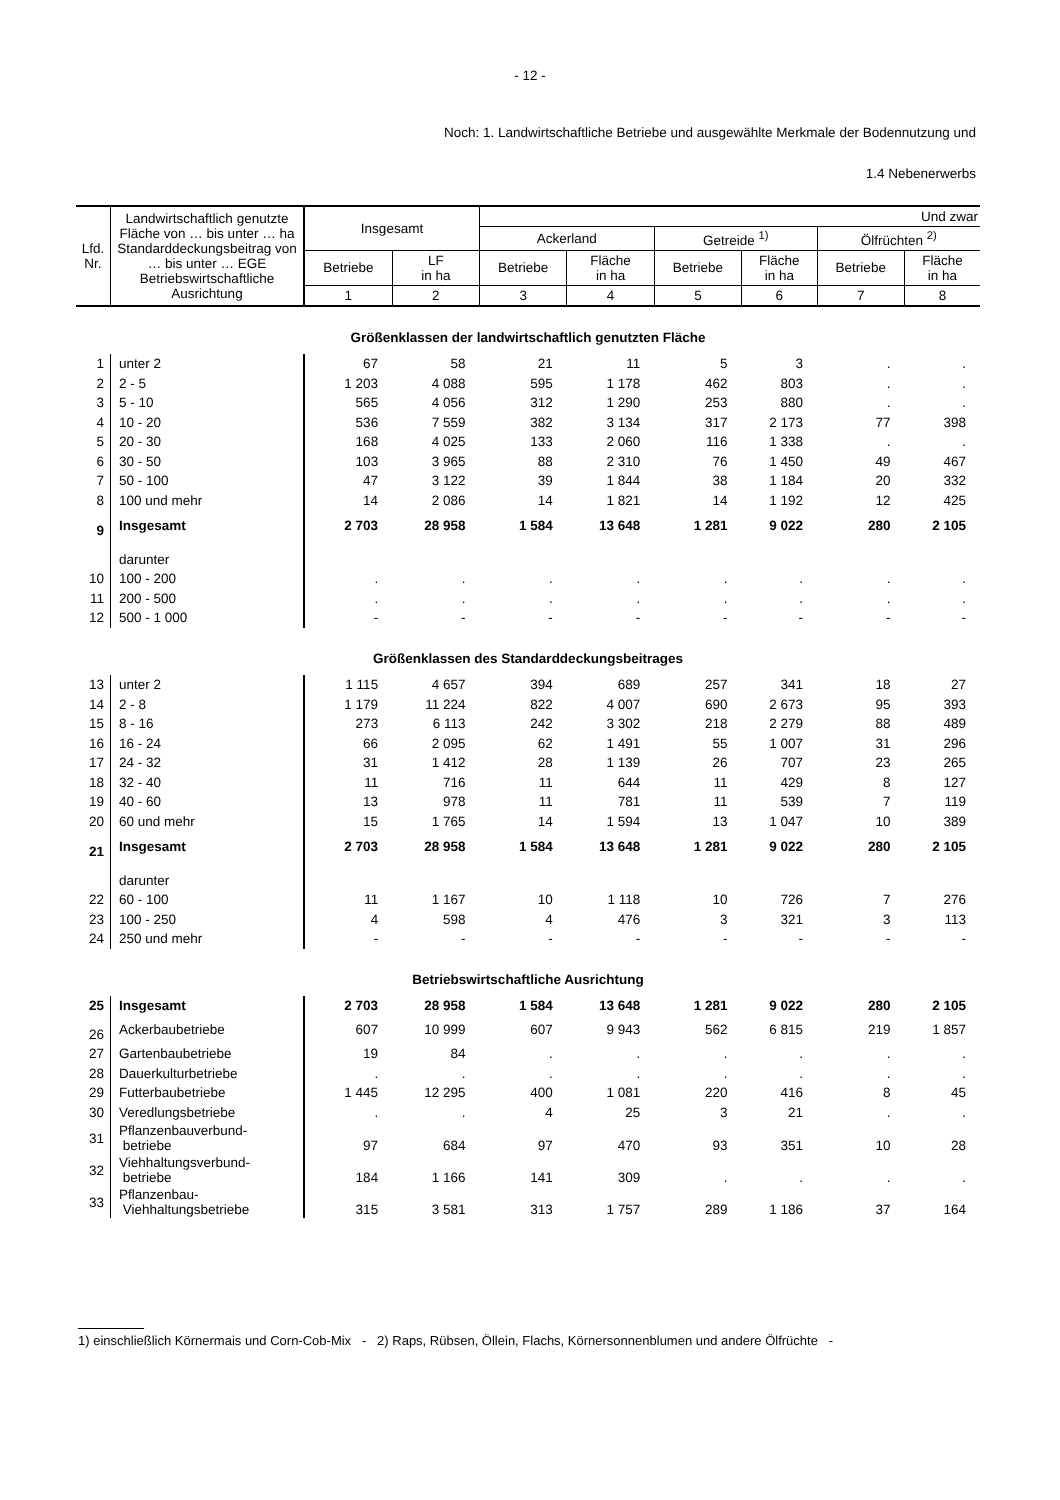- 12 -
Noch: 1. Landwirtschaftliche Betriebe und ausgewählte Merkmale der Bodennutzung und
1.4 Nebenerwerbs
| Lfd. Nr. | Landwirtschaftlich genutzte Fläche von … bis unter … ha Standarddeckungsbeitrag von … bis unter … EGE Betriebswirtschaftliche Ausrichtung | Insgesamt | | Und zwar | | | | | |
| --- | --- | --- | --- | --- | --- | --- | --- | --- | --- |
| | | | | Ackerland | | Getreide <sup>1)</sup> | | Ölfrüchten <sup>2)</sup> | |
| | | Betriebe | LF in ha | Betriebe | Fläche in ha | Betriebe | Fläche in ha | Betriebe | Fläche in ha |
| | | 1 | 2 | 3 | 4 | 5 | 6 | 7 | 8 |
| Größenklassen der landwirtschaftlich genutzten Fläche | | | | | | | | | |
| 1 | unter 2 | 67 | 58 | 21 | 11 | 5 | 3 | . | . |
| 2 | 2 - 5 | 1 203 | 4 088 | 595 | 1 178 | 462 | 803 | . | . |
| 3 | 5 - 10 | 565 | 4 056 | 312 | 1 290 | 253 | 880 | . | . |
| 4 | 10 - 20 | 536 | 7 559 | 382 | 3 134 | 317 | 2 173 | 77 | 398 |
| 5 | 20 - 30 | 168 | 4 025 | 133 | 2 060 | 116 | 1 338 | . | . |
| 6 | 30 - 50 | 103 | 3 965 | 88 | 2 310 | 76 | 1 450 | 49 | 467 |
| 7 | 50 - 100 | 47 | 3 122 | 39 | 1 844 | 38 | 1 184 | 20 | 332 |
| 8 | 100 und mehr | 14 | 2 086 | 14 | 1 821 | 14 | 1 192 | 12 | 425 |
| 9 | Insgesamt | 2 703 | 28 958 | 1 584 | 13 648 | 1 281 | 9 022 | 280 | 2 105 |
| | darunter | | | | | | | | |
| 10 | 100 - 200 | . | . | . | . | . | . | . | . |
| 11 | 200 - 500 | . | . | . | . | . | . | . | . |
| 12 | 500 - 1 000 | - | - | - | - | - | - | - | - |
| Größenklassen des Standarddeckungsbeitrages | | | | | | | | | |
| 13 | unter 2 | 1 115 | 4 657 | 394 | 689 | 257 | 341 | 18 | 27 |
| 14 | 2 - 8 | 1 179 | 11 224 | 822 | 4 007 | 690 | 2 673 | 95 | 393 |
| 15 | 8 - 16 | 273 | 6 113 | 242 | 3 302 | 218 | 2 279 | 88 | 489 |
| 16 | 16 - 24 | 66 | 2 095 | 62 | 1 491 | 55 | 1 007 | 31 | 296 |
| 17 | 24 - 32 | 31 | 1 412 | 28 | 1 139 | 26 | 707 | 23 | 265 |
| 18 | 32 - 40 | 11 | 716 | 11 | 644 | 11 | 429 | 8 | 127 |
| 19 | 40 - 60 | 13 | 978 | 11 | 781 | 11 | 539 | 7 | 119 |
| 20 | 60 und mehr | 15 | 1 765 | 14 | 1 594 | 13 | 1 047 | 10 | 389 |
| 21 | Insgesamt | 2 703 | 28 958 | 1 584 | 13 648 | 1 281 | 9 022 | 280 | 2 105 |
| | darunter | | | | | | | | |
| 22 | 60 - 100 | 11 | 1 167 | 10 | 1 118 | 10 | 726 | 7 | 276 |
| 23 | 100 - 250 | 4 | 598 | 4 | 476 | 3 | 321 | 3 | 113 |
| 24 | 250 und mehr | - | - | - | - | - | - | - | - |
| Betriebswirtschaftliche Ausrichtung | | | | | | | | | |
| 25 | Insgesamt | 2 703 | 28 958 | 1 584 | 13 648 | 1 281 | 9 022 | 280 | 2 105 |
| 26 | Ackerbaubetriebe | 607 | 10 999 | 607 | 9 943 | 562 | 6 815 | 219 | 1 857 |
| 27 | Gartenbaubetriebe | 19 | 84 | . | . | . | . | . | . |
| 28 | Dauerkulturbetriebe | . | . | . | . | . | . | . | . |
| 29 | Futterbaubetriebe | 1 445 | 12 295 | 400 | 1 081 | 220 | 416 | 8 | 45 |
| 30 | Veredlungsbetriebe | . | . | 4 | 25 | 3 | 21 | . | . |
| 31 | Pflanzenbauverbund- betriebe | 97 | 684 | 97 | 470 | 93 | 351 | 10 | 28 |
| 32 | Viehhaltungsverbund- betriebe | 184 | 1 166 | 141 | 309 | . | . | . | . |
| 33 | Pflanzenbau- Viehhaltungsbetriebe | 315 | 3 581 | 313 | 1 757 | 289 | 1 186 | 37 | 164 |
1) einschließlich Körnermais und Corn-Cob-Mix - 2) Raps, Rübsen, Öllein, Flachs, Körnersonnenblumen und andere Ölfrüchte -